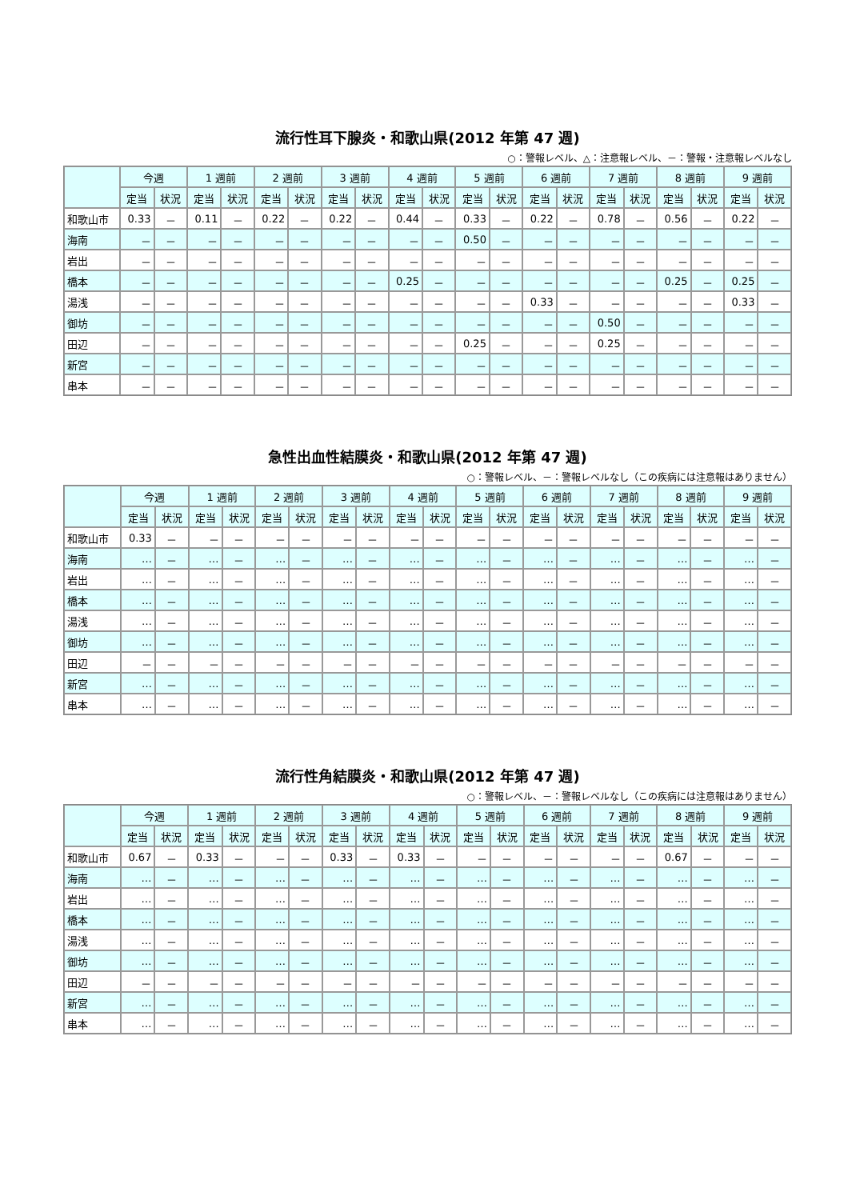流行性耳下腺炎・和歌山県(2012 年第 47 週)
○：警報レベル、△：注意報レベル、－：警報・注意報レベルなし
| | 今週 | | 1 週前 | | 2 週前 | | 3 週前 | | 4 週前 | | 5 週前 | | 6 週前 | | 7 週前 | | 8 週前 | | 9 週前 | |
| --- | --- | --- | --- | --- | --- | --- | --- | --- | --- | --- | --- | --- | --- | --- | --- | --- | --- | --- | --- | --- |
| | 定当 | 状況 | 定当 | 状況 | 定当 | 状況 | 定当 | 状況 | 定当 | 状況 | 定当 | 状況 | 定当 | 状況 | 定当 | 状況 | 定当 | 状況 | 定当 | 状況 |
| 和歌山市 | 0.33 | － | 0.11 | － | 0.22 | － | 0.22 | － | 0.44 | － | 0.33 | － | 0.22 | － | 0.78 | － | 0.56 | － | 0.22 | － |
| 海南 | － | － | － | － | － | － | － | － | － | － | 0.50 | － | － | － | － | － | － | － | － | － |
| 岩出 | － | － | － | － | － | － | － | － | － | － | － | － | － | － | － | － | － | － | － | － |
| 橋本 | － | － | － | － | － | － | － | － | 0.25 | － | － | － | － | － | － | － | 0.25 | － | 0.25 | － |
| 湯浅 | － | － | － | － | － | － | － | － | － | － | － | － | 0.33 | － | － | － | － | － | 0.33 | － |
| 御坊 | － | － | － | － | － | － | － | － | － | － | － | － | － | － | 0.50 | － | － | － | － | － |
| 田辺 | － | － | － | － | － | － | － | － | － | － | 0.25 | － | － | － | 0.25 | － | － | － | － | － |
| 新宮 | － | － | － | － | － | － | － | － | － | － | － | － | － | － | － | － | － | － | － | － |
| 串本 | － | － | － | － | － | － | － | － | － | － | － | － | － | － | － | － | － | － | － | － |
急性出血性結膜炎・和歌山県(2012 年第 47 週)
○：警報レベル、－：警報レベルなし（この疾病には注意報はありません）
| | 今週 | | 1 週前 | | 2 週前 | | 3 週前 | | 4 週前 | | 5 週前 | | 6 週前 | | 7 週前 | | 8 週前 | | 9 週前 | |
| --- | --- | --- | --- | --- | --- | --- | --- | --- | --- | --- | --- | --- | --- | --- | --- | --- | --- | --- | --- | --- |
| | 定当 | 状況 | 定当 | 状況 | 定当 | 状況 | 定当 | 状況 | 定当 | 状況 | 定当 | 状況 | 定当 | 状況 | 定当 | 状況 | 定当 | 状況 | 定当 | 状況 |
| 和歌山市 | 0.33 | － | － | － | － | － | － | － | － | － | － | － | － | － | － | － | － | － | － | － |
| 海南 | … | － | … | － | … | － | … | － | … | － | … | － | … | － | … | － | … | － | … | － |
| 岩出 | … | － | … | － | … | － | … | － | … | － | … | － | … | － | … | － | … | － | … | － |
| 橋本 | … | － | … | － | … | － | … | － | … | － | … | － | … | － | … | － | … | － | … | － |
| 湯浅 | … | － | … | － | … | － | … | － | … | － | … | － | … | － | … | － | … | － | … | － |
| 御坊 | … | － | … | － | … | － | … | － | … | － | … | － | … | － | … | － | … | － | … | － |
| 田辺 | － | － | － | － | － | － | － | － | － | － | － | － | － | － | － | － | － | － | － | － |
| 新宮 | … | － | … | － | … | － | … | － | … | － | … | － | … | － | … | － | … | － | … | － |
| 串本 | … | － | … | － | … | － | … | － | … | － | … | － | … | － | … | － | … | － | … | － |
流行性角結膜炎・和歌山県(2012 年第 47 週)
○：警報レベル、－：警報レベルなし（この疾病には注意報はありません）
| | 今週 | | 1 週前 | | 2 週前 | | 3 週前 | | 4 週前 | | 5 週前 | | 6 週前 | | 7 週前 | | 8 週前 | | 9 週前 | |
| --- | --- | --- | --- | --- | --- | --- | --- | --- | --- | --- | --- | --- | --- | --- | --- | --- | --- | --- | --- | --- |
| | 定当 | 状況 | 定当 | 状況 | 定当 | 状況 | 定当 | 状況 | 定当 | 状況 | 定当 | 状況 | 定当 | 状況 | 定当 | 状況 | 定当 | 状況 | 定当 | 状況 |
| 和歌山市 | 0.67 | － | 0.33 | － | － | － | 0.33 | － | 0.33 | － | － | － | － | － | － | － | 0.67 | － | － | － |
| 海南 | … | － | … | － | … | － | … | － | … | － | … | － | … | － | … | － | … | － | … | － |
| 岩出 | … | － | … | － | … | － | … | － | … | － | … | － | … | － | … | － | … | － | … | － |
| 橋本 | … | － | … | － | … | － | … | － | … | － | … | － | … | － | … | － | … | － | … | － |
| 湯浅 | … | － | … | － | … | － | … | － | … | － | … | － | … | － | … | － | … | － | … | － |
| 御坊 | … | － | … | － | … | － | … | － | … | － | … | － | … | － | … | － | … | － | … | － |
| 田辺 | － | － | － | － | － | － | － | － | － | － | － | － | － | － | － | － | － | － | － | － |
| 新宮 | … | － | … | － | … | － | … | － | … | － | … | － | … | － | … | － | … | － | … | － |
| 串本 | … | － | … | － | … | － | … | － | … | － | … | － | … | － | … | － | … | － | … | － |